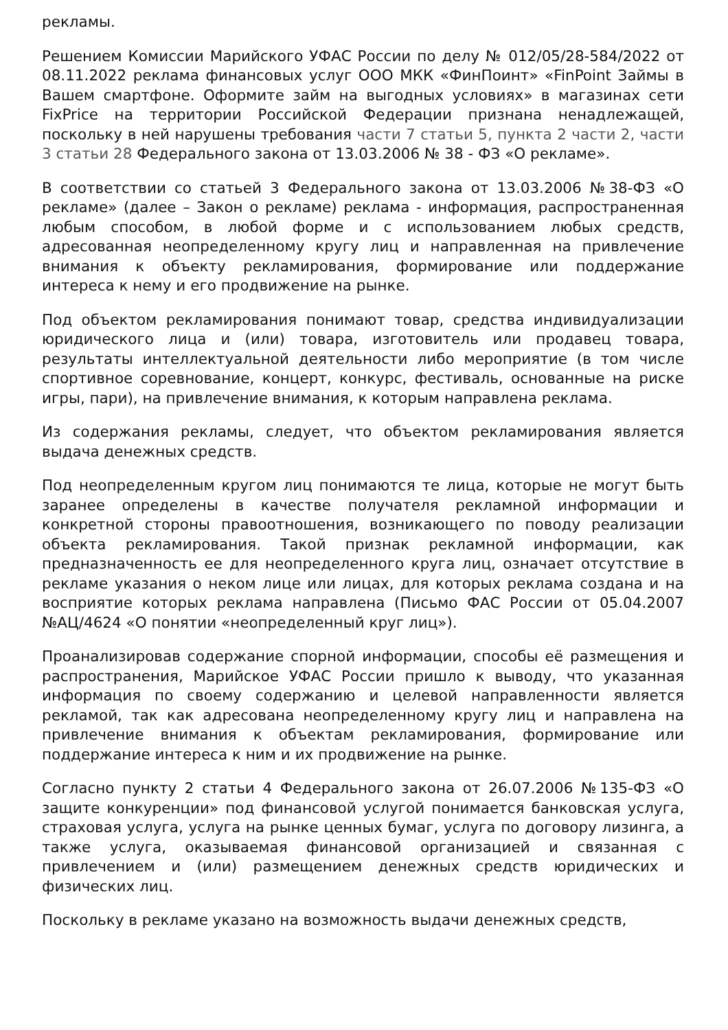рекламы.
Решением Комиссии Марийского УФАС России по делу № 012/05/28-584/2022 от 08.11.2022 реклама финансовых услуг ООО МКК «ФинПоинт» «FinPoint Займы в Вашем смартфоне. Оформите займ на выгодных условиях» в магазинах сети FixPrice на территории Российской Федерации признана ненадлежащей, поскольку в ней нарушены требования части 7 статьи 5, пункта 2 части 2, части 3 статьи 28 Федерального закона от 13.03.2006 № 38 - ФЗ «О рекламе».
В соответствии со статьей 3 Федерального закона от 13.03.2006 №38-ФЗ «О рекламе» (далее – Закон о рекламе) реклама - информация, распространенная любым способом, в любой форме и с использованием любых средств, адресованная неопределенному кругу лиц и направленная на привлечение внимания к объекту рекламирования, формирование или поддержание интереса к нему и его продвижение на рынке.
Под объектом рекламирования понимают товар, средства индивидуализации юридического лица и (или) товара, изготовитель или продавец товара, результаты интеллектуальной деятельности либо мероприятие (в том числе спортивное соревнование, концерт, конкурс, фестиваль, основанные на риске игры, пари), на привлечение внимания, к которым направлена реклама.
Из содержания рекламы, следует, что объектом рекламирования является выдача денежных средств.
Под неопределенным кругом лиц понимаются те лица, которые не могут быть заранее определены в качестве получателя рекламной информации и конкретной стороны правоотношения, возникающего по поводу реализации объекта рекламирования. Такой признак рекламной информации, как предназначенность ее для неопределенного круга лиц, означает отсутствие в рекламе указания о неком лице или лицах, для которых реклама создана и на восприятие которых реклама направлена (Письмо ФАС России от 05.04.2007 №АЦ/4624 «О понятии «неопределенный круг лиц»).
Проанализировав содержание спорной информации, способы её размещения и распространения, Марийское УФАС России пришло к выводу, что указанная информация по своему содержанию и целевой направленности является рекламой, так как адресована неопределенному кругу лиц и направлена на привлечение внимания к объектам рекламирования, формирование или поддержание интереса к ним и их продвижение на рынке.
Согласно пункту 2 статьи 4 Федерального закона от 26.07.2006 №135-ФЗ «О защите конкуренции» под финансовой услугой понимается банковская услуга, страховая услуга, услуга на рынке ценных бумаг, услуга по договору лизинга, а также услуга, оказываемая финансовой организацией и связанная с привлечением и (или) размещением денежных средств юридических и физических лиц.
Поскольку в рекламе указано на возможность выдачи денежных средств,